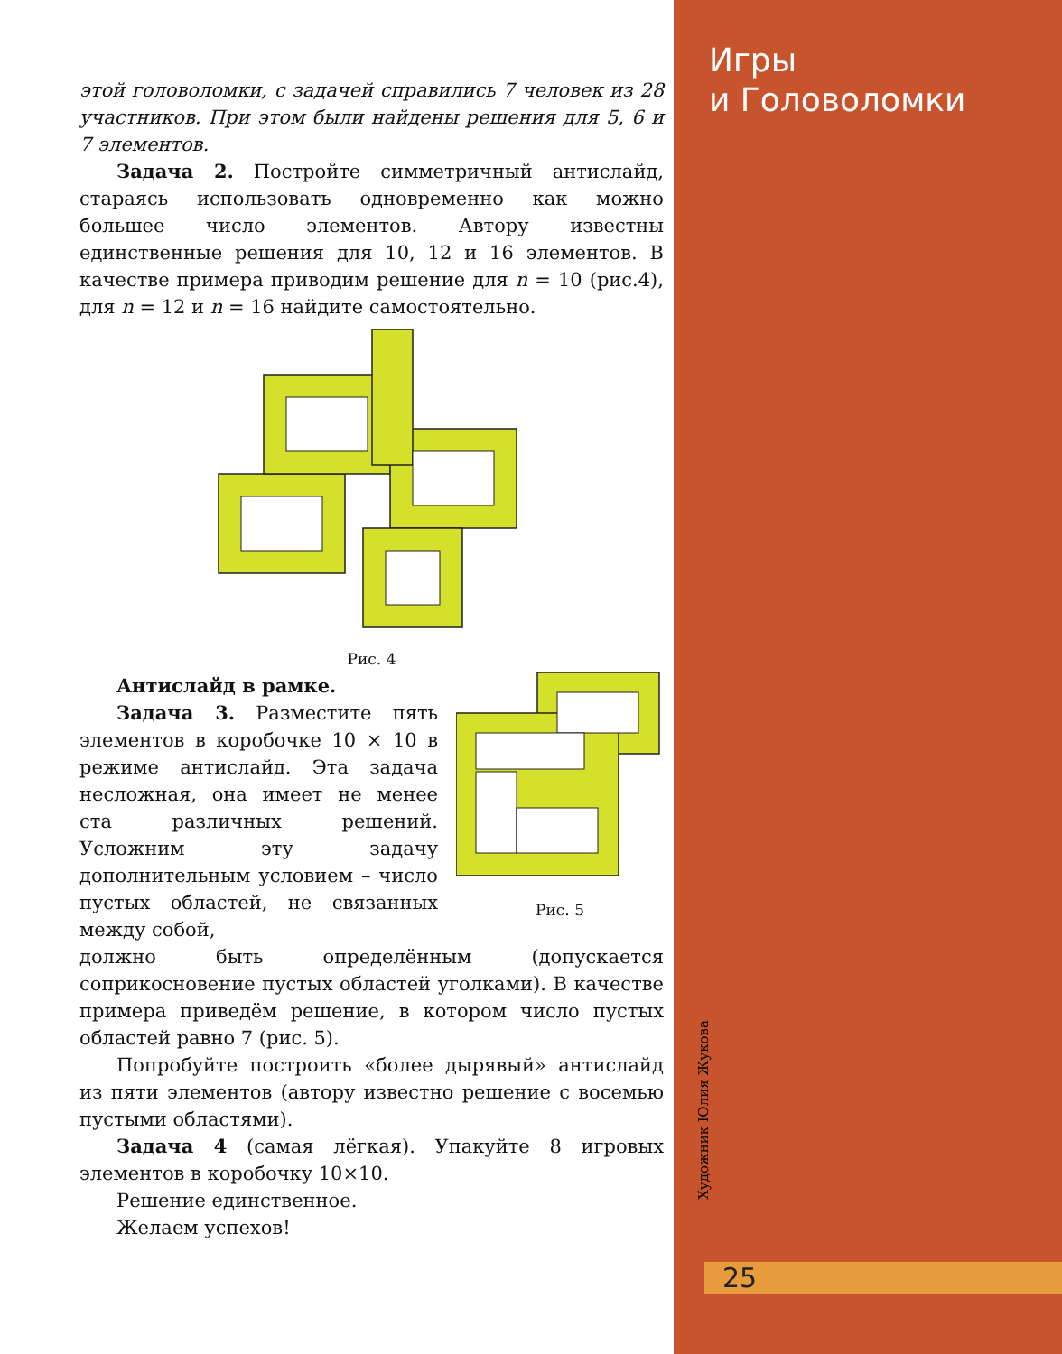Игры
и Головоломки
Художник Юлия Жукова
этой головоломки, с задачей справились 7 человек из 28 участников. При этом были найдены решения для 5, 6 и 7 элементов.
Задача 2. Постройте симметричный антислайд, стараясь использовать одновременно как можно большее число элементов. Автору известны единственные решения для 10, 12 и 16 элементов. В качестве примера приводим решение для n = 10 (рис.4), для n = 12 и n = 16 найдите самостоятельно.
Рис. 4
Антислайд в рамке.
Задача 3. Разместите пять элементов в коробочке 10 × 10 в режиме антислайд. Эта задача несложная, она имеет не менее ста различных решений. Усложним эту задачу дополнительным условием – число пустых областей, не связанных между собой,
Рис. 5
должно быть определённым (допускается соприкосновение пустых областей уголками). В качестве примера приведём решение, в котором число пустых областей равно 7 (рис. 5).
Попробуйте построить «более дырявый» антислайд из пяти элементов (автору известно решение с восемью пустыми областями).
Задача 4 (самая лёгкая). Упакуйте 8 игровых элементов в коробочку 10×10.
Решение единственное.
Желаем успехов!
25